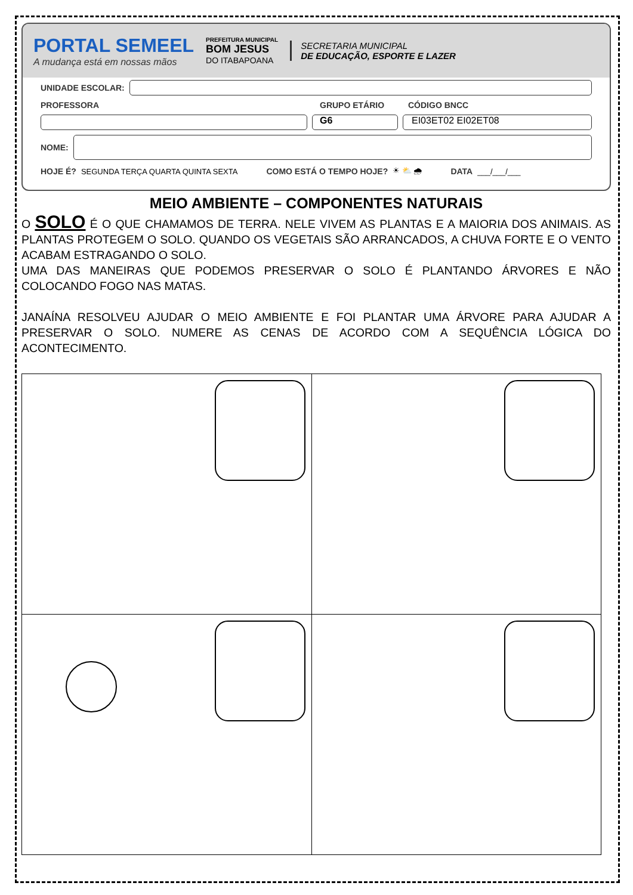PORTAL SEMEEL
A mudança está em nossas mãos
PREFEITURA MUNICIPAL
BOM JESUS
DO ITABAPOANA
SECRETARIA MUNICIPAL
DE EDUCAÇÃO, ESPORTE E LAZER
UNIDADE ESCOLAR:
PROFESSORA GRUPO ETÁRIO CÓDIGO BNCC
G6 EI03ET02 EI02ET08
NOME:
HOJE É? SEGUNDA TERÇA QUARTA QUINTA SEXTA COMO ESTÁ O TEMPO HOJE? ☀ ⛅ 🌧 DATA ___/___/___
MEIO AMBIENTE – COMPONENTES NATURAIS
O SOLO É O QUE CHAMAMOS DE TERRA. NELE VIVEM AS PLANTAS E A MAIORIA DOS ANIMAIS. AS PLANTAS PROTEGEM O SOLO. QUANDO OS VEGETAIS SÃO ARRANCADOS, A CHUVA FORTE E O VENTO ACABAM ESTRAGANDO O SOLO.
UMA DAS MANEIRAS QUE PODEMOS PRESERVAR O SOLO É PLANTANDO ÁRVORES E NÃO COLOCANDO FOGO NAS MATAS.
JANAÍNA RESOLVEU AJUDAR O MEIO AMBIENTE E FOI PLANTAR UMA ÁRVORE PARA AJUDAR A PRESERVAR O SOLO. NUMERE AS CENAS DE ACORDO COM A SEQUÊNCIA LÓGICA DO ACONTECIMENTO.